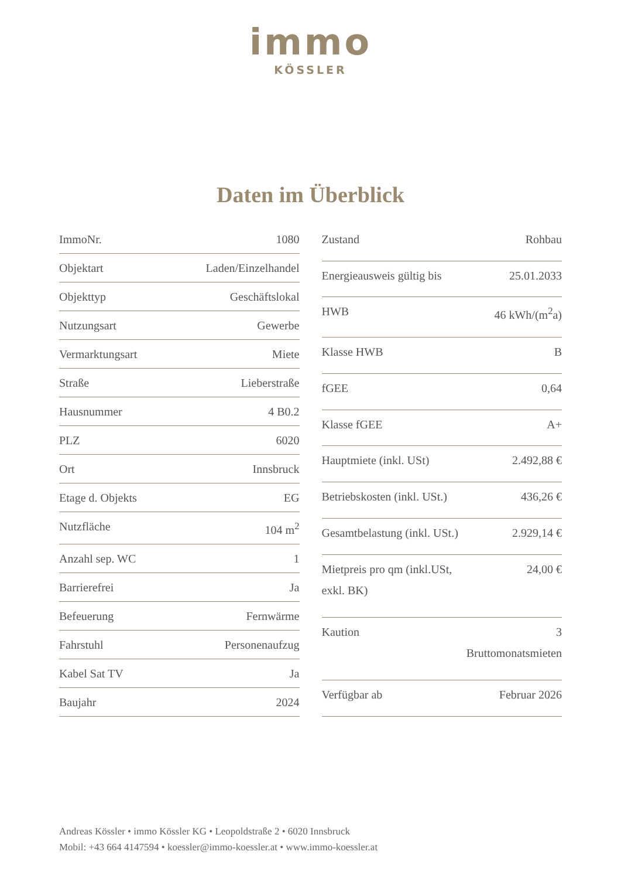immo
KÖSSLER
Daten im Überblick
| ImmoNr. | 1080 |
| Objektart | Laden/Einzelhandel |
| Objekttyp | Geschäftslokal |
| Nutzungsart | Gewerbe |
| Vermarktungsart | Miete |
| Straße | Lieberstraße |
| Hausnummer | 4 B0.2 |
| PLZ | 6020 |
| Ort | Innsbruck |
| Etage d. Objekts | EG |
| Nutzfläche | 104 m<sup>2</sup> |
| Anzahl sep. WC | 1 |
| Barrierefrei | Ja |
| Befeuerung | Fernwärme |
| Fahrstuhl | Personenaufzug |
| Kabel Sat TV | Ja |
| Baujahr | 2024 |
| Zustand | Rohbau |
| Energieausweis gültig bis | 25.01.2033 |
| HWB | 46 kWh/(m<sup>2</sup>a) |
| Klasse HWB | B |
| fGEE | 0,64 |
| Klasse fGEE | A+ |
| Hauptmiete (inkl. USt) | 2.492,88 € |
| Betriebskosten (inkl. USt.) | 436,26 € |
| Gesamtbelastung (inkl. USt.) | 2.929,14 € |
| Mietpreis pro qm (inkl.USt, exkl. BK) | 24,00 € |
| Kaution | 3 Bruttomonatsmieten |
| Verfügbar ab | Februar 2026 |
Andreas Kössler • immo Kössler KG • Leopoldstraße 2 • 6020 Innsbruck
Mobil: +43 664 4147594 • koessler@immo-koessler.at • www.immo-koessler.at